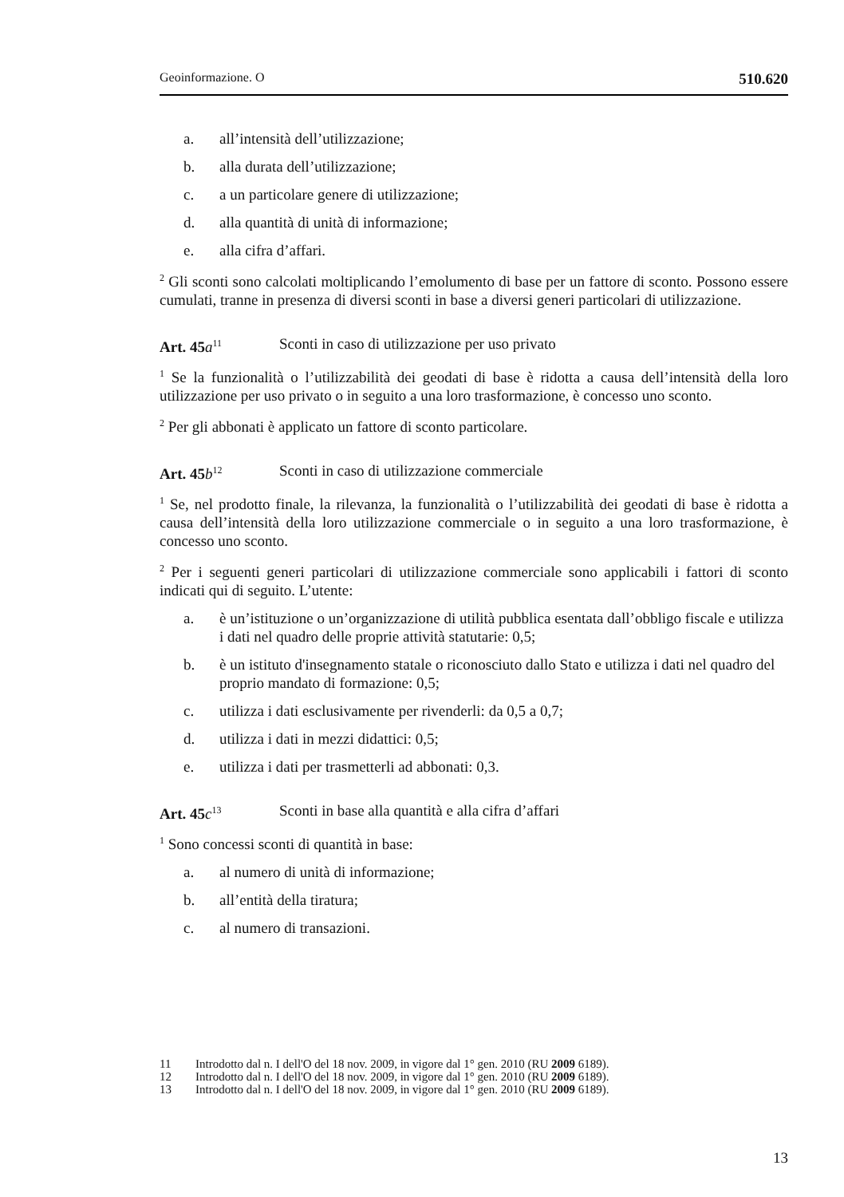Geoinformazione. O 510.620
a. all’intensità dell’utilizzazione;
b. alla durata dell’utilizzazione;
c. a un particolare genere di utilizzazione;
d. alla quantità di unità di informazione;
e. alla cifra d’affari.
<sup>2</sup> Gli sconti sono calcolati moltiplicando l’emolumento di base per un fattore di sconto. Possono essere cumulati, tranne in presenza di diversi sconti in base a diversi generi particolari di utilizzazione.
Art. 45 a<sup>11</sup> Sconti in caso di utilizzazione per uso privato
<sup>1</sup> Se la funzionalità o l’utilizzabilità dei geodati di base è ridotta a causa dell’intensità della loro utilizzazione per uso privato o in seguito a una loro trasformazione, è concesso uno sconto.
<sup>2</sup> Per gli abbonati è applicato un fattore di sconto particolare.
Art. 45 b<sup>12</sup> Sconti in caso di utilizzazione commerciale
<sup>1</sup> Se, nel prodotto finale, la rilevanza, la funzionalità o l’utilizzabilità dei geodati di base è ridotta a causa dell’intensità della loro utilizzazione commerciale o in seguito a una loro trasformazione, è concesso uno sconto.
<sup>2</sup> Per i seguenti generi particolari di utilizzazione commerciale sono applicabili i fattori di sconto indicati qui di seguito. L’utente:
a. è un’istituzione o un’organizzazione di utilità pubblica esentata dall’obbligo fiscale e utilizza i dati nel quadro delle proprie attività statutarie: 0,5;
b. è un istituto d'insegnamento statale o riconosciuto dallo Stato e utilizza i dati nel quadro del proprio mandato di formazione: 0,5;
c. utilizza i dati esclusivamente per rivenderli: da 0,5 a 0,7;
d. utilizza i dati in mezzi didattici: 0,5;
e. utilizza i dati per trasmetterli ad abbonati: 0,3.
Art. 45 c<sup>13</sup> Sconti in base alla quantità e alla cifra d’affari
<sup>1</sup> Sono concessi sconti di quantità in base:
a. al numero di unità di informazione;
b. all’entità della tiratura;
c. al numero di transazioni.
11 Introdotto dal n. I dell'O del 18 nov. 2009, in vigore dal 1° gen. 2010 (RU 2009 6189).
12 Introdotto dal n. I dell'O del 18 nov. 2009, in vigore dal 1° gen. 2010 (RU 2009 6189).
13 Introdotto dal n. I dell'O del 18 nov. 2009, in vigore dal 1° gen. 2010 (RU 2009 6189).
13